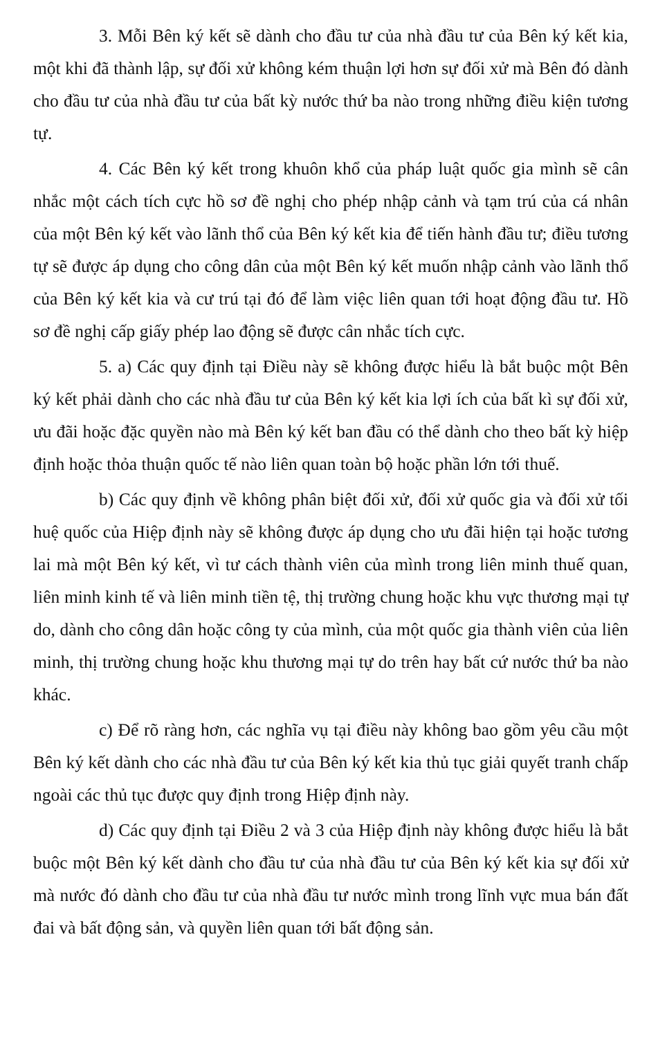3. Mỗi Bên ký kết sẽ dành cho đầu tư của nhà đầu tư của Bên ký kết kia, một khi đã thành lập, sự đối xử không kém thuận lợi hơn sự đối xử mà Bên đó dành cho đầu tư của nhà đầu tư của bất kỳ nước thứ ba nào trong những điều kiện tương tự.
4. Các Bên ký kết trong khuôn khổ của pháp luật quốc gia mình sẽ cân nhắc một cách tích cực hồ sơ đề nghị cho phép nhập cảnh và tạm trú của cá nhân của một Bên ký kết vào lãnh thổ của Bên ký kết kia để tiến hành đầu tư; điều tương tự sẽ được áp dụng cho công dân của một Bên ký kết muốn nhập cảnh vào lãnh thổ của Bên ký kết kia và cư trú tại đó để làm việc liên quan tới hoạt động đầu tư. Hồ sơ đề nghị cấp giấy phép lao động sẽ được cân nhắc tích cực.
5. a) Các quy định tại Điều này sẽ không được hiểu là bắt buộc một Bên ký kết phải dành cho các nhà đầu tư của Bên ký kết kia lợi ích của bất kì sự đối xử, ưu đãi hoặc đặc quyền nào mà Bên ký kết ban đầu có thể dành cho theo bất kỳ hiệp định hoặc thỏa thuận quốc tế nào liên quan toàn bộ hoặc phần lớn tới thuế.
b) Các quy định về không phân biệt đối xử, đối xử quốc gia và đối xử tối huệ quốc của Hiệp định này sẽ không được áp dụng cho ưu đãi hiện tại hoặc tương lai mà một Bên ký kết, vì tư cách thành viên của mình trong liên minh thuế quan, liên minh kinh tế và liên minh tiền tệ, thị trường chung hoặc khu vực thương mại tự do, dành cho công dân hoặc công ty của mình, của một quốc gia thành viên của liên minh, thị trường chung hoặc khu thương mại tự do trên hay bất cứ nước thứ ba nào khác.
c) Để rõ ràng hơn, các nghĩa vụ tại điều này không bao gồm yêu cầu một Bên ký kết dành cho các nhà đầu tư của Bên ký kết kia thủ tục giải quyết tranh chấp ngoài các thủ tục được quy định trong Hiệp định này.
d) Các quy định tại Điều 2 và 3 của Hiệp định này không được hiểu là bắt buộc một Bên ký kết dành cho đầu tư của nhà đầu tư của Bên ký kết kia sự đối xử mà nước đó dành cho đầu tư của nhà đầu tư nước mình trong lĩnh vực mua bán đất đai và bất động sản, và quyền liên quan tới bất động sản.